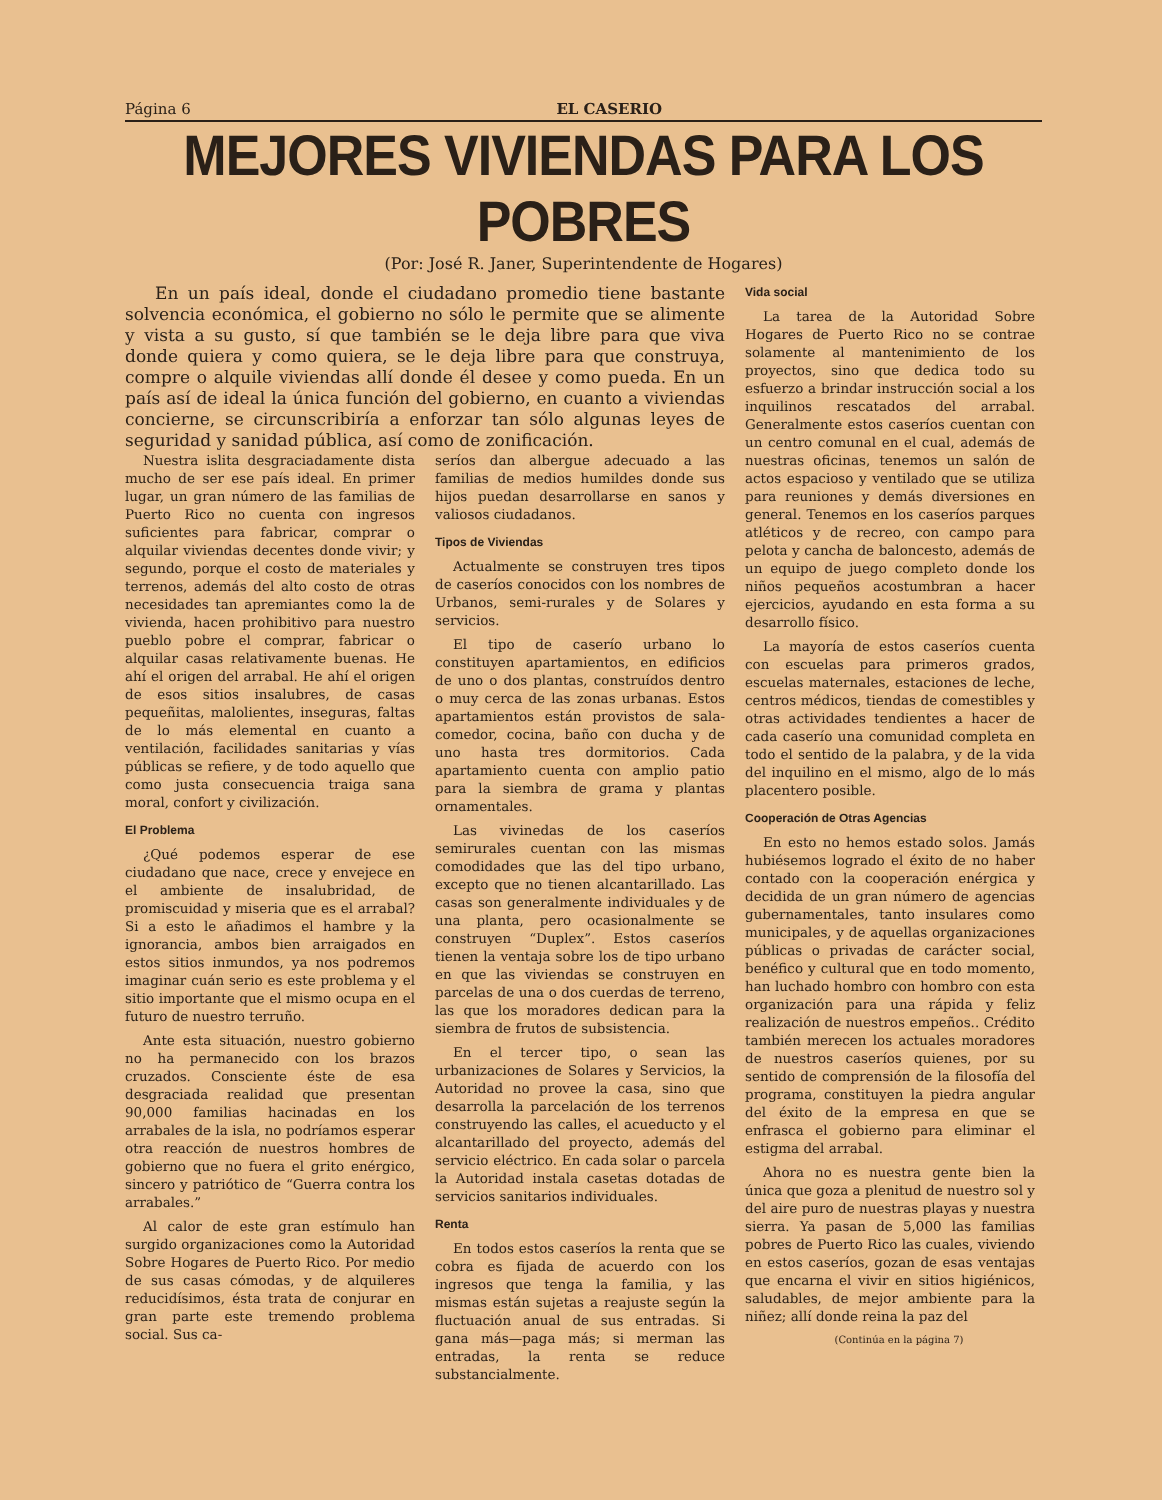Página 6 EL CASERIO
MEJORES VIVIENDAS PARA LOS POBRES
(Por: José R. Janer, Superintendente de Hogares)
En un país ideal, donde el ciudadano promedio tiene bastante solvencia económica, el gobierno no sólo le permite que se alimente y vista a su gusto, sí que también se le deja libre para que viva donde quiera y como quiera, se le deja libre para que construya, compre o alquile viviendas allí donde él desee y como pueda. En un país así de ideal la única función del gobierno, en cuanto a viviendas concierne, se circunscribiría a enforzar tan sólo algunas leyes de seguridad y sanidad pública, así como de zonificación.
Nuestra islita desgraciadamente dista mucho de ser ese país ideal. En primer lugar, un gran número de las familias de Puerto Rico no cuenta con ingresos suficientes para fabricar, comprar o alquilar viviendas decentes donde vivir; y segundo, porque el costo de materiales y terrenos, además del alto costo de otras necesidades tan apremiantes como la de vivienda, hacen prohibitivo para nuestro pueblo pobre el comprar, fabricar o alquilar casas relativamente buenas. He ahí el origen del arrabal. He ahí el origen de esos sitios insalubres, de casas pequeñitas, malolientes, inseguras, faltas de lo más elemental en cuanto a ventilación, facilidades sanitarias y vías públicas se refiere, y de todo aquello que como justa consecuencia traiga sana moral, confort y civilización.
El Problema
¿Qué podemos esperar de ese ciudadano que nace, crece y envejece en el ambiente de insalubridad, de promiscuidad y miseria que es el arrabal? Si a esto le añadimos el hambre y la ignorancia, ambos bien arraigados en estos sitios inmundos, ya nos podremos imaginar cuán serio es este problema y el sitio importante que el mismo ocupa en el futuro de nuestro terruño.
Ante esta situación, nuestro gobierno no ha permanecido con los brazos cruzados. Consciente éste de esa desgraciada realidad que presentan 90,000 familias hacinadas en los arrabales de la isla, no podríamos esperar otra reacción de nuestros hombres de gobierno que no fuera el grito enérgico, sincero y patriótico de “Guerra contra los arrabales.”
Al calor de este gran estímulo han surgido organizaciones como la Autoridad Sobre Hogares de Puerto Rico. Por medio de sus casas cómodas, y de alquileres reducidísimos, ésta trata de conjurar en gran parte este tremendo problema social. Sus ca-
seríos dan albergue adecuado a las familias de medios humildes donde sus hijos puedan desarrollarse en sanos y valiosos ciudadanos.
Tipos de Viviendas
Actualmente se construyen tres tipos de caseríos conocidos con los nombres de Urbanos, semi-rurales y de Solares y servicios.
El tipo de caserío urbano lo constituyen apartamientos, en edificios de uno o dos plantas, construídos dentro o muy cerca de las zonas urbanas. Estos apartamientos están provistos de sala-comedor, cocina, baño con ducha y de uno hasta tres dormitorios. Cada apartamiento cuenta con amplio patio para la siembra de grama y plantas ornamentales.
Las vivinedas de los caseríos semirurales cuentan con las mismas comodidades que las del tipo urbano, excepto que no tienen alcantarillado. Las casas son generalmente individuales y de una planta, pero ocasionalmente se construyen “Duplex”. Estos caseríos tienen la ventaja sobre los de tipo urbano en que las viviendas se construyen en parcelas de una o dos cuerdas de terreno, las que los moradores dedican para la siembra de frutos de subsistencia.
En el tercer tipo, o sean las urbanizaciones de Solares y Servicios, la Autoridad no provee la casa, sino que desarrolla la parcelación de los terrenos construyendo las calles, el acueducto y el alcantarillado del proyecto, además del servicio eléctrico. En cada solar o parcela la Autoridad instala casetas dotadas de servicios sanitarios individuales.
Renta
En todos estos caseríos la renta que se cobra es fijada de acuerdo con los ingresos que tenga la familia, y las mismas están sujetas a reajuste según la fluctuación anual de sus entradas. Si gana más—paga más; si merman las entradas, la renta se reduce substancialmente.
Vida social
La tarea de la Autoridad Sobre Hogares de Puerto Rico no se contrae solamente al mantenimiento de los proyectos, sino que dedica todo su esfuerzo a brindar instrucción social a los inquilinos rescatados del arrabal. Generalmente estos caseríos cuentan con un centro comunal en el cual, además de nuestras oficinas, tenemos un salón de actos espacioso y ventilado que se utiliza para reuniones y demás diversiones en general. Tenemos en los caseríos parques atléticos y de recreo, con campo para pelota y cancha de baloncesto, además de un equipo de juego completo donde los niños pequeños acostumbran a hacer ejercicios, ayudando en esta forma a su desarrollo físico.
La mayoría de estos caseríos cuenta con escuelas para primeros grados, escuelas maternales, estaciones de leche, centros médicos, tiendas de comestibles y otras actividades tendientes a hacer de cada caserío una comunidad completa en todo el sentido de la palabra, y de la vida del inquilino en el mismo, algo de lo más placentero posible.
Cooperación de Otras Agencias
En esto no hemos estado solos. Jamás hubiésemos logrado el éxito de no haber contado con la cooperación enérgica y decidida de un gran número de agencias gubernamentales, tanto insulares como municipales, y de aquellas organizaciones públicas o privadas de carácter social, benéfico y cultural que en todo momento, han luchado hombro con hombro con esta organización para una rápida y feliz realización de nuestros empeños.. Crédito también merecen los actuales moradores de nuestros caseríos quienes, por su sentido de comprensión de la filosofía del programa, constituyen la piedra angular del éxito de la empresa en que se enfrasca el gobierno para eliminar el estigma del arrabal.
Ahora no es nuestra gente bien la única que goza a plenitud de nuestro sol y del aire puro de nuestras playas y nuestra sierra. Ya pasan de 5,000 las familias pobres de Puerto Rico las cuales, viviendo en estos caseríos, gozan de esas ventajas que encarna el vivir en sitios higiénicos, saludables, de mejor ambiente para la niñez; allí donde reina la paz del
(Continúa en la página 7)